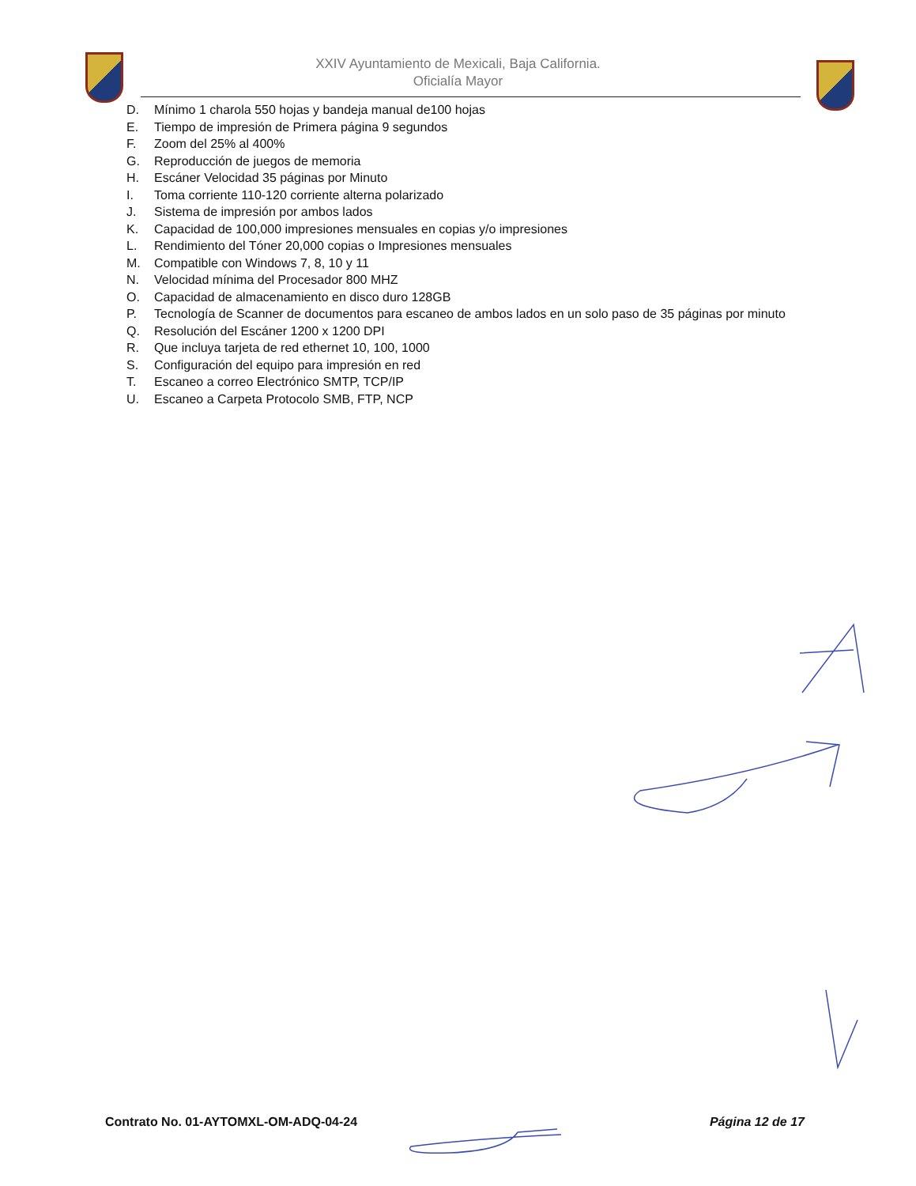XXIV Ayuntamiento de Mexicali, Baja California.
Oficialía Mayor
D. Mínimo 1 charola 550 hojas y bandeja manual de100 hojas
E. Tiempo de impresión de Primera página 9 segundos
F. Zoom del 25% al 400%
G. Reproducción de juegos de memoria
H. Escáner Velocidad 35 páginas por Minuto
I. Toma corriente 110-120 corriente alterna polarizado
J. Sistema de impresión por ambos lados
K. Capacidad de 100,000 impresiones mensuales en copias y/o impresiones
L. Rendimiento del Tóner 20,000 copias o Impresiones mensuales
M. Compatible con Windows 7, 8, 10 y 11
N. Velocidad mínima del Procesador 800 MHZ
O. Capacidad de almacenamiento en disco duro 128GB
P. Tecnología de Scanner de documentos para escaneo de ambos lados en un solo paso de 35 páginas por minuto
Q. Resolución del Escáner 1200 x 1200 DPI
R. Que incluya tarjeta de red ethernet 10, 100, 1000
S. Configuración del equipo para impresión en red
T. Escaneo a correo Electrónico SMTP, TCP/IP
U. Escaneo a Carpeta Protocolo SMB, FTP, NCP
Contrato No. 01-AYTOMXL-OM-ADQ-04-24 Página 12 de 17